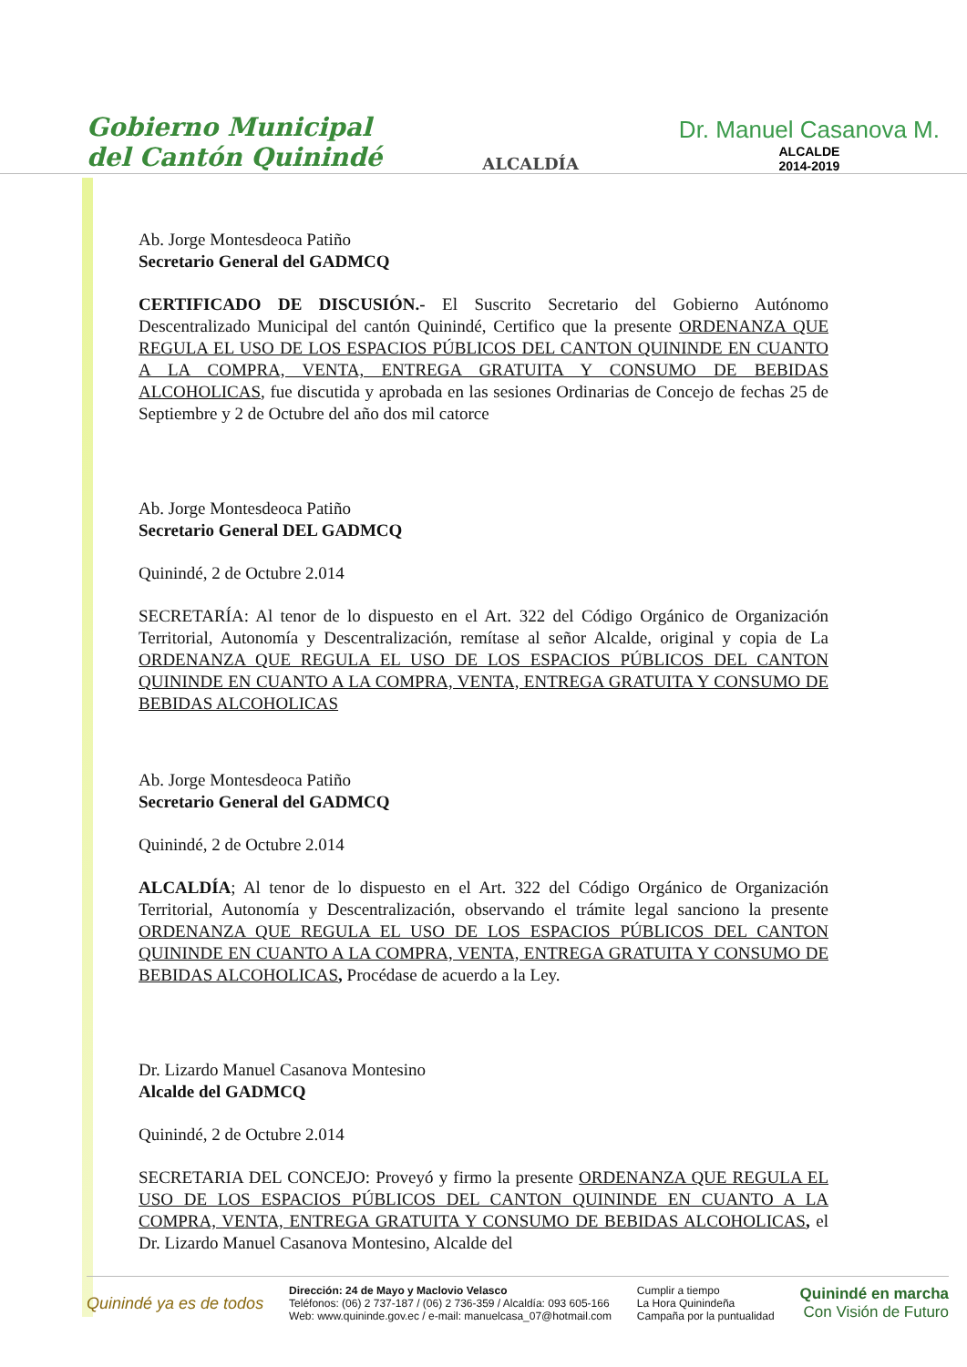Gobierno Municipal
del Cantón Quinindé
ALCALDÍA
Dr. Manuel Casanova M.
ALCALDE
2014-2019
Ab. Jorge Montesdeoca Patiño
Secretario General del GADMCQ
CERTIFICADO DE DISCUSIÓN.- El Suscrito Secretario del Gobierno Autónomo Descentralizado Municipal del cantón Quinindé, Certifico que la presente ORDENANZA QUE REGULA EL USO DE LOS ESPACIOS PÚBLICOS DEL CANTON QUININDE EN CUANTO A LA COMPRA, VENTA, ENTREGA GRATUITA Y CONSUMO DE BEBIDAS ALCOHOLICAS, fue discutida y aprobada en las sesiones Ordinarias de Concejo de fechas 25 de Septiembre y 2 de Octubre del año dos mil catorce
Ab. Jorge Montesdeoca Patiño
Secretario General DEL GADMCQ
Quinindé, 2 de Octubre 2.014
SECRETARÍA: Al tenor de lo dispuesto en el Art. 322 del Código Orgánico de Organización Territorial, Autonomía y Descentralización, remítase al señor Alcalde, original y copia de La ORDENANZA QUE REGULA EL USO DE LOS ESPACIOS PÚBLICOS DEL CANTON QUININDE EN CUANTO A LA COMPRA, VENTA, ENTREGA GRATUITA Y CONSUMO DE BEBIDAS ALCOHOLICAS
Ab. Jorge Montesdeoca Patiño
Secretario General del GADMCQ
Quinindé, 2 de Octubre 2.014
ALCALDÍA; Al tenor de lo dispuesto en el Art. 322 del Código Orgánico de Organización Territorial, Autonomía y Descentralización, observando el trámite legal sanciono la presente ORDENANZA QUE REGULA EL USO DE LOS ESPACIOS PÚBLICOS DEL CANTON QUININDE EN CUANTO A LA COMPRA, VENTA, ENTREGA GRATUITA Y CONSUMO DE BEBIDAS ALCOHOLICAS, Procédase de acuerdo a la Ley.
Dr. Lizardo Manuel Casanova Montesino
Alcalde del GADMCQ
Quinindé, 2 de Octubre 2.014
SECRETARIA DEL CONCEJO: Proveyó y firmo la presente ORDENANZA QUE REGULA EL USO DE LOS ESPACIOS PÚBLICOS DEL CANTON QUININDE EN CUANTO A LA COMPRA, VENTA, ENTREGA GRATUITA Y CONSUMO DE BEBIDAS ALCOHOLICAS, el Dr. Lizardo Manuel Casanova Montesino, Alcalde del
Quinindé ya es de todos
Dirección: 24 de Mayo y Maclovio Velasco
Teléfonos: (06) 2 737-187 / (06) 2 736-359 / Alcaldía: 093 605-166
Web: www.quininde.gov.ec / e-mail: manuelcasa_07@hotmail.com
Cumplir a tiempo
La Hora Quinindeña
Campaña por la puntualidad
Quinindé en marcha
Con Visión de Futuro